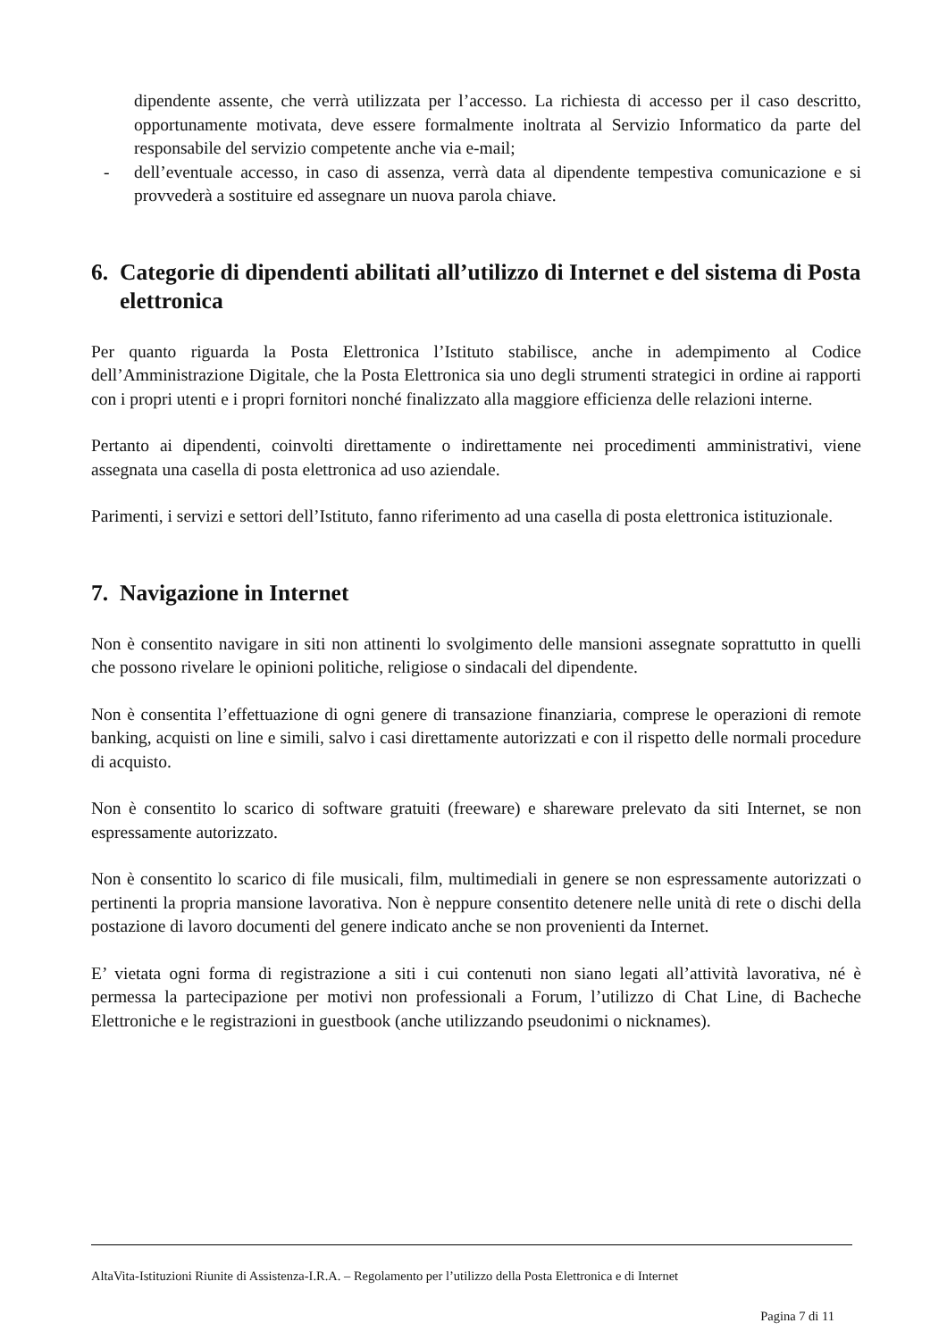dipendente assente, che verrà utilizzata per l’accesso. La richiesta di accesso per il caso descritto, opportunamente motivata, deve essere formalmente inoltrata al Servizio Informatico da parte del responsabile del servizio competente anche via e-mail;
- dell’eventuale accesso, in caso di assenza, verrà data al dipendente tempestiva comunicazione e si provvederà a sostituire ed assegnare un nuova parola chiave.
6. Categorie di dipendenti abilitati all’utilizzo di Internet e del sistema di Posta elettronica
Per quanto riguarda la Posta Elettronica l’Istituto stabilisce, anche in adempimento al Codice dell’Amministrazione Digitale, che la Posta Elettronica sia uno degli strumenti strategici in ordine ai rapporti con i propri utenti e i propri fornitori nonché finalizzato alla maggiore efficienza delle relazioni interne.
Pertanto ai dipendenti, coinvolti direttamente o indirettamente nei procedimenti amministrativi, viene assegnata una casella di posta elettronica ad uso aziendale.
Parimenti, i servizi e settori dell’Istituto, fanno riferimento ad una casella di posta elettronica istituzionale.
7. Navigazione in Internet
Non è consentito navigare in siti non attinenti lo svolgimento delle mansioni assegnate soprattutto in quelli che possono rivelare le opinioni politiche, religiose o sindacali del dipendente.
Non è consentita l’effettuazione di ogni genere di transazione finanziaria, comprese le operazioni di remote banking, acquisti on line e simili, salvo i casi direttamente autorizzati e con il rispetto delle normali procedure di acquisto.
Non è consentito lo scarico di software gratuiti (freeware) e shareware prelevato da siti Internet, se non espressamente autorizzato.
Non è consentito lo scarico di file musicali, film, multimediali in genere se non espressamente autorizzati o pertinenti la propria mansione lavorativa. Non è neppure consentito detenere nelle unità di rete o dischi della postazione di lavoro documenti del genere indicato anche se non provenienti da Internet.
E’ vietata ogni forma di registrazione a siti i cui contenuti non siano legati all’attività lavorativa, né è permessa la partecipazione per motivi non professionali a Forum, l’utilizzo di Chat Line, di Bacheche Elettroniche e le registrazioni in guestbook (anche utilizzando pseudonimi o nicknames).
AltaVita-Istituzioni Riunite di Assistenza-I.R.A. – Regolamento per l’utilizzo della Posta Elettronica e di Internet
Pagina 7 di 11